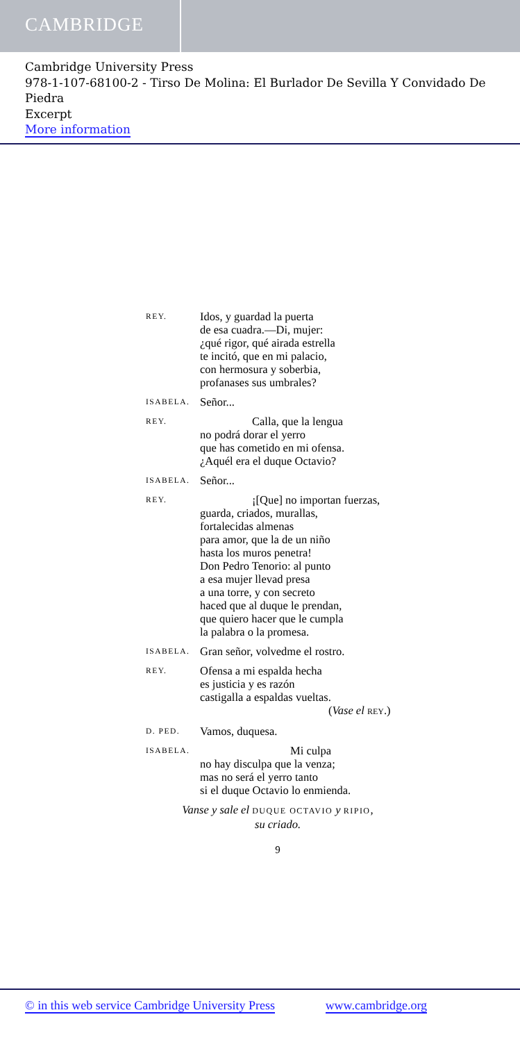CAMBRIDGE
Cambridge University Press
978-1-107-68100-2 - Tirso De Molina: El Burlador De Sevilla Y Convidado De Piedra
Excerpt
More information
REY.
Idos, y guardad la puerta
de esa cuadra.—Di, mujer:
¿qué rigor, qué airada estrella
te incitó, que en mi palacio,
con hermosura y soberbia,
profanases sus umbrales?
ISABELA.
Señor...
REY.
Calla, que la lengua
no podrá dorar el yerro
que has cometido en mi ofensa.
¿Aquél era el duque Octavio?
ISABELA.
Señor...
REY.
¡[Que] no importan fuerzas,
guarda, criados, murallas,
fortalecidas almenas
para amor, que la de un niño
hasta los muros penetra!
Don Pedro Tenorio: al punto
a esa mujer llevad presa
a una torre, y con secreto
haced que al duque le prendan,
que quiero hacer que le cumpla
la palabra o la promesa.
ISABELA.
Gran señor, volvedme el rostro.
REY.
Ofensa a mi espalda hecha
es justicia y es razón
castigalla a espaldas vueltas.
(Vase el REY.)
D. PED.
Vamos, duquesa.
ISABELA.
Mi culpa
no hay disculpa que la venza;
mas no será el yerro tanto
si el duque Octavio lo enmienda.
Vanse y sale el DUQUE OCTAVIO y RIPIO,
su criado.
9
© in this web service Cambridge University Press www.cambridge.org